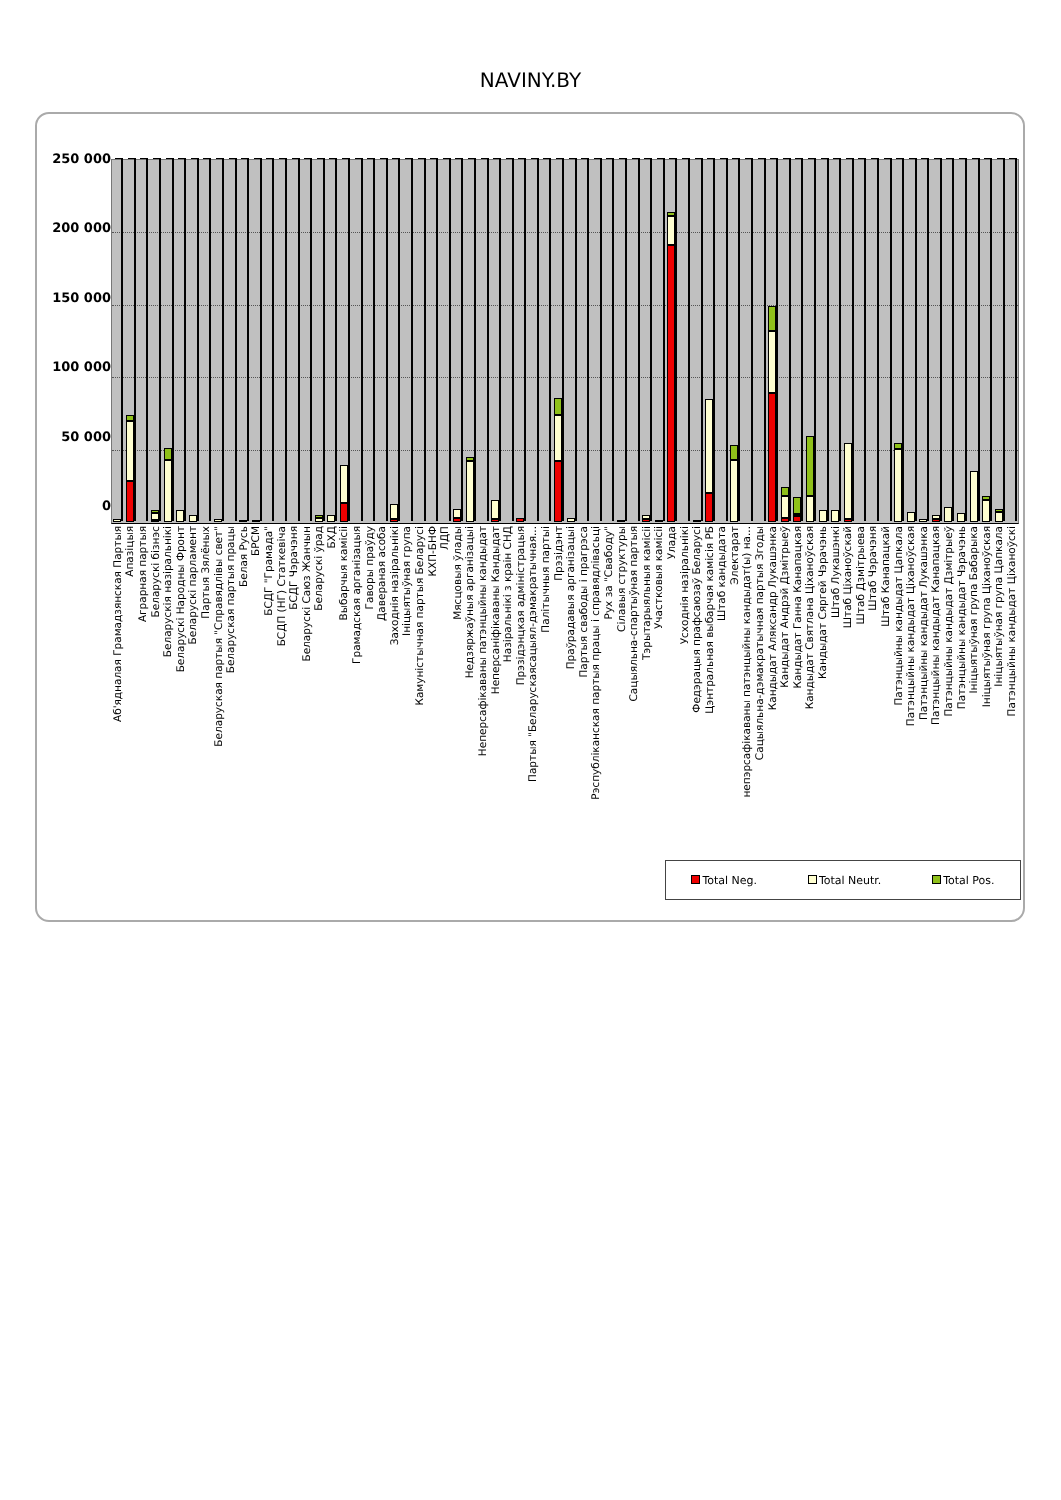NAVINY.BY
250 000
200 000
150 000
100 000
50 000
0
Аб'ядналая Грамадзянская Партыя
Апазіцыя
Аграрная партыя
Беларускі бізнэс
Беларускія назіральнікі
Беларускі Народны Фронт
Беларускі парламент
Партыя Зялёных
Беларуская партыя "Справядлівы свет"
Беларуская партыя працы
Белая Русь
БРСМ
БСДГ "Грамада"
БСДП (НГ) Статкевіча
БСДГ Чэрачэня
Беларускі Саюз Жанчын
Беларускі ўрад
БХД
Выбарчыя камісіі
Грамадская арганізацыя
Гаворы праўду
Даверaная асоба
Заходнія назіральнікі
Ініцыятыўная група
Камуністычная партыя Беларусі
КХП-БНФ
ЛДП
Мясцовыя ўлады
Недзяржаўныя арганізацыі
Неперсафікаваны патэнцыйны кандыдат
Неперсаніфікаваны Кандыдат
Назіральнікі з краін СНД
Прэзідэнцкая адміністрацыя
Партыя "Беларускаясацыял-дэмакратычная...
Палітычныя партыі
Прэзідэнт
Праўрадавыя арганізацыі
Партыя свабоды і прагрэса
Рэспубліканская партыя працы і справядлівасьці
Рух за "Свабоду"
Сілавыя структуры
Сацыяльна-спартыўная партыя
Тэрытарыяльныя камісіі
Участковыя камісіі
Улада
Усходнія назіральнікі
Федэрацыя прафсаюзаў Беларусі
Цэнтральная выбарчая камісія РБ
Штаб кандыдата
Электарат
непэрсафікаваны патэнцыйны кандыдат(ы) на...
Сацыяльна-дэмакратычная партыя Згоды
Кандыдат Аляксандр Лукашэнка
Кандыдат Андрэй Дзмітрыеў
Кандыдат Ганна Канапацкая
Кандыдат Святлана Ціханоўская
Кандыдат Сяргей Чэрачэнь
Штаб Лукашэнкі
Штаб Ціханоўскай
Штаб Дзмітрыева
Штаб Чэрачэня
Штаб Канапацкай
Патэнцыйны кандыдат Цапкала
Патэнцыйны кандыдат Ціханоўская
Патэнцыйны кандыдат Лукашэнка
Патэнцыйны кандыдат Канапацкая
Патэнцыйны кандыдат Дзмітрыеў
Патэнцыйны кандыдат Чэрачэнь
Ініцыятыўная група Бабарыка
Ініцыятыўная група Ціханоўская
Ініцыятыўная група Цапкала
Патэнцыйны кандыдат Ціханоўскі
Total Neg. Total Neutr. Total Pos.